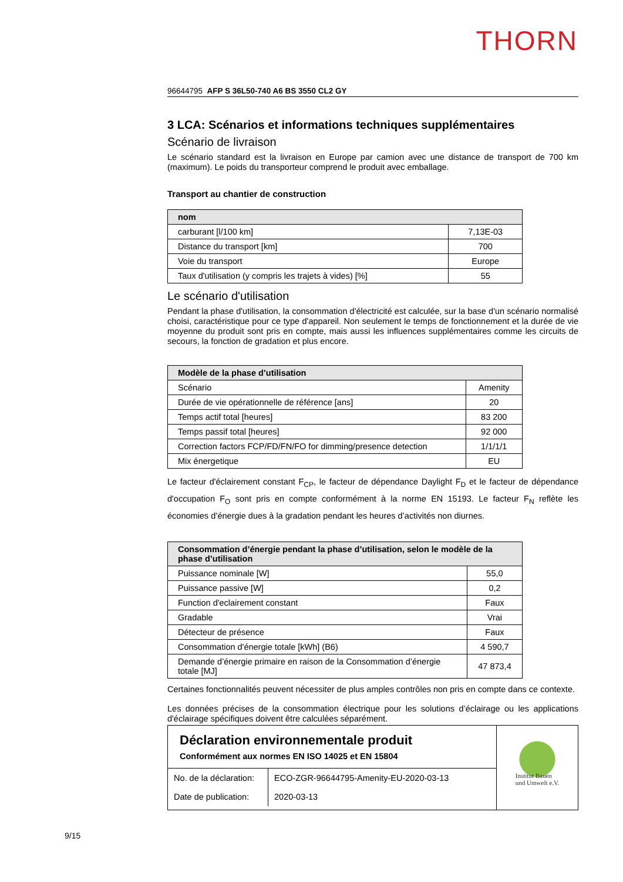THORN
96644795 AFP S 36L50-740 A6 BS 3550 CL2 GY
3 LCA: Scénarios et informations techniques supplémentaires
Scénario de livraison
Le scénario standard est la livraison en Europe par camion avec une distance de transport de 700 km (maximum). Le poids du transporteur comprend le produit avec emballage.
Transport au chantier de construction
| nom | |
| --- | --- |
| carburant [l/100 km] | 7,13E-03 |
| Distance du transport [km] | 700 |
| Voie du transport | Europe |
| Taux d'utilisation (y compris les trajets à vides) [%] | 55 |
Le scénario d'utilisation
Pendant la phase d'utilisation, la consommation d'électricité est calculée, sur la base d'un scénario normalisé choisi, caractéristique pour ce type d'appareil. Non seulement le temps de fonctionnement et la durée de vie moyenne du produit sont pris en compte, mais aussi les influences supplémentaires comme les circuits de secours, la fonction de gradation et plus encore.
| Modèle de la phase d’utilisation | |
| --- | --- |
| Scénario | Amenity |
| Durée de vie opérationnelle de référence [ans] | 20 |
| Temps actif total [heures] | 83 200 |
| Temps passif total [heures] | 92 000 |
| Correction factors FCP/FD/FN/FO for dimming/presence detection | 1/1/1/1 |
| Mix énergetique | EU |
Le facteur d'éclairement constant F<sub>CP</sub>, le facteur de dépendance Daylight F<sub>D</sub> et le facteur de dépendance d'occupation F<sub>O</sub> sont pris en compte conformément à la norme EN 15193. Le facteur F<sub>N</sub> reflète les économies d’énergie dues à la gradation pendant les heures d’activités non diurnes.
| Consommation d’énergie pendant la phase d’utilisation, selon le modèle de la phase d’utilisation | |
| --- | --- |
| Puissance nominale [W] | 55,0 |
| Puissance passive [W] | 0,2 |
| Function d'eclairement constant | Faux |
| Gradable | Vrai |
| Détecteur de présence | Faux |
| Consommation d'énergie totale [kWh] (B6) | 4 590,7 |
| Demande d’énergie primaire en raison de la Consommation d’énergie totale [MJ] | 47 873,4 |
Certaines fonctionnalités peuvent nécessiter de plus amples contrôles non pris en compte dans ce contexte.
Les données précises de la consommation électrique pour les solutions d’éclairage ou les applications d'éclairage spécifiques doivent être calculées séparément.
Déclaration environnementale produit
Conformément aux normes EN ISO 14025 et EN 15804
| No. de la déclaration: Date de publication: | ECO-ZGR-96644795-Amenity-EU-2020-03-13 2020-03-13 |
Institut Bauen
und Umwelt e.V.
9/15